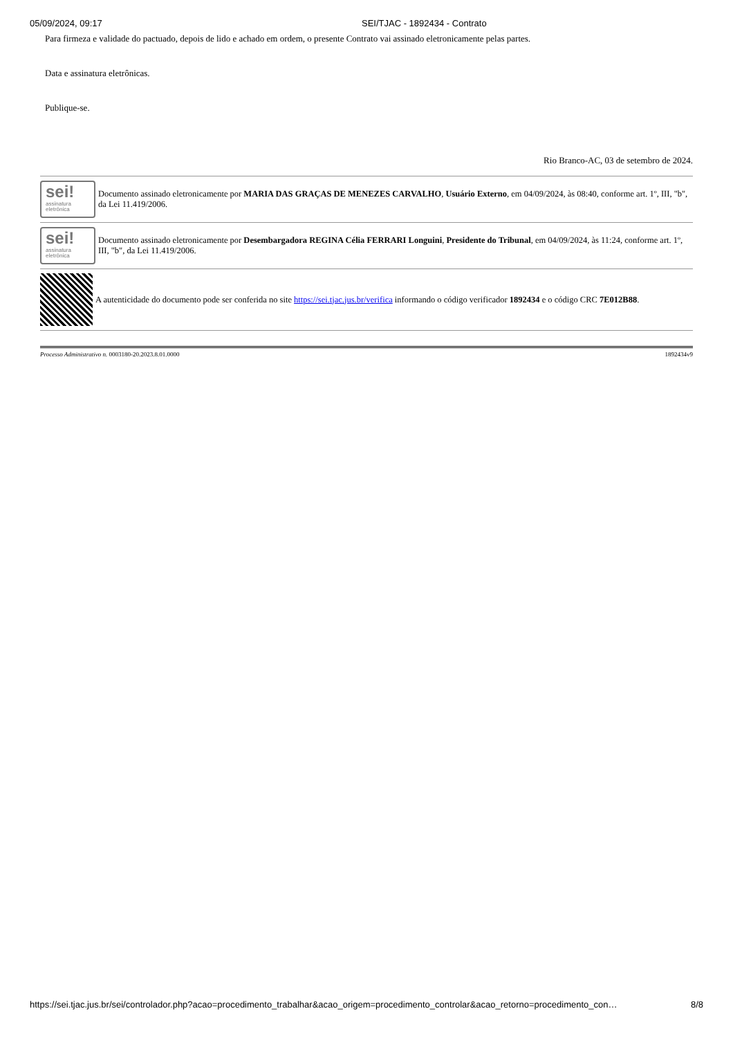05/09/2024, 09:17 SEI/TJAC - 1892434 - Contrato
Para firmeza e validade do pactuado, depois de lido e achado em ordem, o presente Contrato vai assinado eletronicamente pelas partes.
Data e assinatura eletrônicas.
Publique-se.
Rio Branco-AC, 03 de setembro de 2024.
sei!
assinatura eletrônica
Documento assinado eletronicamente por MARIA DAS GRAÇAS DE MENEZES CARVALHO, Usuário Externo, em 04/09/2024, às 08:40, conforme art. 1º, III, "b", da Lei 11.419/2006.
sei!
assinatura eletrônica
Documento assinado eletronicamente por Desembargadora REGINA Célia FERRARI Longuini, Presidente do Tribunal, em 04/09/2024, às 11:24, conforme art. 1º, III, "b", da Lei 11.419/2006.
A autenticidade do documento pode ser conferida no site https://sei.tjac.jus.br/verifica informando o código verificador 1892434 e o código CRC 7E012B88.
Processo Administrativo n. 0003180-20.2023.8.01.0000 1892434v9
https://sei.tjac.jus.br/sei/controlador.php?acao=procedimento_trabalhar&acao_origem=procedimento_controlar&acao_retorno=procedimento_con… 8/8